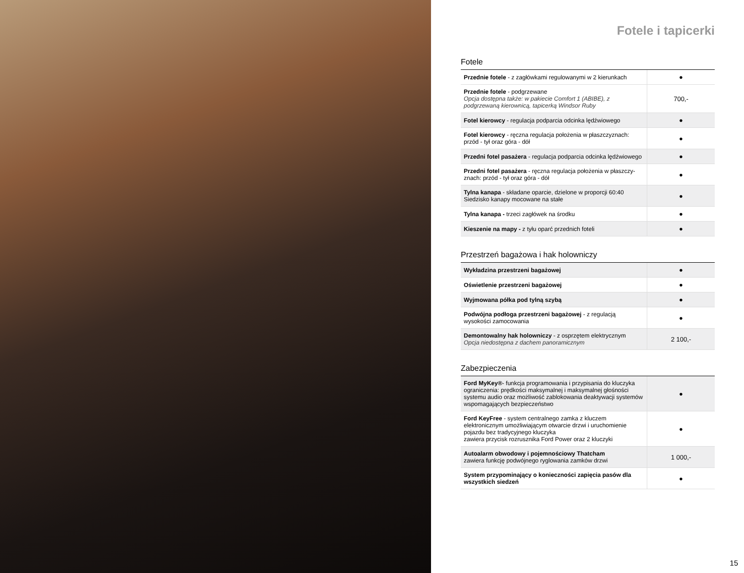Fotele i tapicerki
Fotele
| Przednie fotele - z zagłówkami regulowanymi w 2 kierunkach | ● |
| Przednie fotele - podgrzewane Opcja dostępna także: w pakiecie Comfort 1 (ABIBE), z podgrzewaną kierownicą, tapicerką Windsor Ruby | 700,- |
| Fotel kierowcy - regulacja podparcia odcinka lędźwiowego | ● |
| Fotel kierowcy - ręczna regulacja położenia w płaszczyznach: przód - tył oraz góra - dół | ● |
| Przedni fotel pasażera - regulacja podparcia odcinka lędźwiowego | ● |
| Przedni fotel pasażera - ręczna regulacja położenia w płaszczy-znach: przód - tył oraz góra - dół | ● |
| Tylna kanapa - składane oparcie, dzielone w proporcji 60:40 Siedzisko kanapy mocowane na stałe | ● |
| Tylna kanapa - trzeci zagłówek na środku | ● |
| Kieszenie na mapy - z tyłu oparć przednich foteli | ● |
Przestrzeń bagażowa i hak holowniczy
| Wykładzina przestrzeni bagażowej | ● |
| Oświetlenie przestrzeni bagażowej | ● |
| Wyjmowana półka pod tylną szybą | ● |
| Podwójna podłoga przestrzeni bagażowej - z regulacją wysokości zamocowania | ● |
| Demontowalny hak holowniczy - z osprzętem elektrycznym Opcja niedostępna z dachem panoramicznym | 2 100,- |
Zabezpieczenia
| Ford MyKey® - funkcja programowania i przypisania do kluczyka ograniczenia: prędkości maksymalnej i maksymalnej głośności systemu audio oraz możliwość zablokowania deaktywacji systemów wspomagających bezpieczeństwo | ● |
| Ford KeyFree - system centralnego zamka z kluczem elektronicznym umożliwiającym otwarcie drzwi i uruchomienie pojazdu bez tradycyjnego kluczyka zawiera przycisk rozrusznika Ford Power oraz 2 kluczyki | ● |
| Autoalarm obwodowy i pojemnościowy Thatcham zawiera funkcję podwójnego ryglowania zamków drzwi | 1 000,- |
| System przypominający o konieczności zapięcia pasów dla wszystkich siedzeń | ● |
15